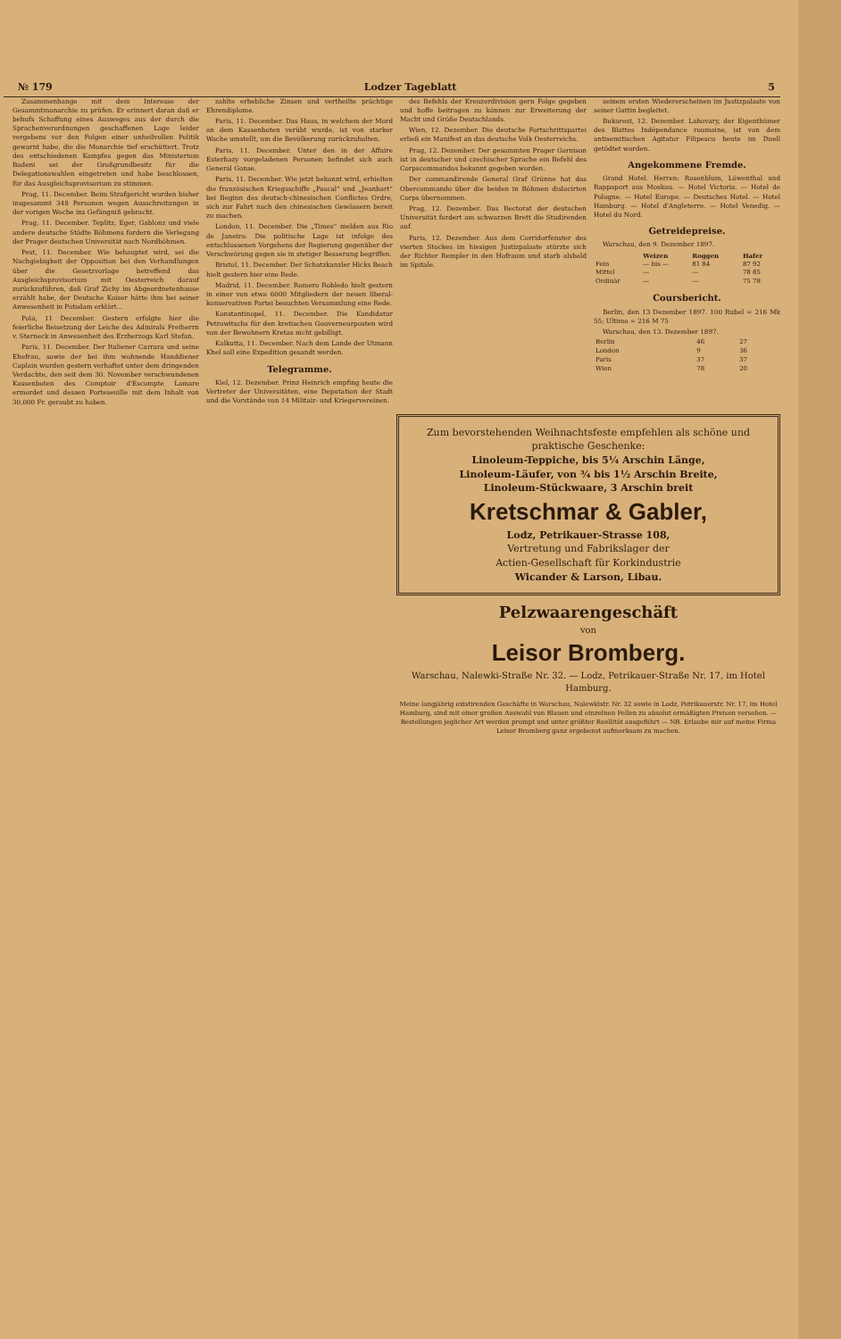№ 179 Lodzer Tageblatt 5
Zusammenhange mit dem Interesse der Gesammtmonarchie zu prüfen. Er erinnert daran daß er behufs Schaffung eines Ausweges aus der durch die Sprachenverordnungen geschaffenen Lage leider vergebens vor den Folgen einer unheilvollen Politik gewarnt habe, die die Monarchie tief erschüttert. Trotz des entschiedenen Kampfes gegen das Ministerium Badeni sei der Großgrundbesitz für die Delegationswahlen eingetreten und habe beschlossen, für das Ausgleichsprovisorium zu stimmen.
Prag, 11. December. Beim Strafgericht wurden bisher insgesammt 348 Personen wegen Ausschreitungen in der vorigen Woche ins Gefängniß gebracht.
Prag, 11. December. Teplitz, Eger, Gablonz und viele andere deutsche Städte Böhmens fordern die Verlegung der Prager deutschen Universität nach Nordböhmen.
Pest, 11. December. Wie behauptet wird, sei die Nachgiebigkeit der Opposition bei den Verhandlungen über die Gesetzvorlage betreffend das Ausgleichsprovisorium mit Oesterreich darauf zurückzuführen, daß Graf Zichy im Abgeordnetenhause erzählt habe, der Deutsche Kaiser hätte ihm bei seiner Anwesenheit in Potsdam erklärt...
Pola, 11 December. Gestern erfolgte hier die feierliche Beisetzung der Leiche des Admirals Freiherrn v. Sterneck in Anwesenheit des Erzherzogs Karl Stefan.
Paris, 11. December. Der Italiener Carrara und seine Ehefrau, sowie der bei ihm wohnende Handdiener Caplain wurden gestern verhaftet unter dem dringenden Verdachte, den seit dem 30. November verschwundenen Kassenboten des Comptoir d'Escompte Lamare ermordet und dessen Porteseuille mit dem Inhalt von 30,000 Fr. geraubt zu haben.
zahlte erhebliche Zinsen und vertheilte prächtige Ehrendiplome.
Paris, 11. December. Das Haus, in welchem der Mord an dem Kassenboten verübt wurde, ist von starker Wache umstellt, um die Bevölkerung zurückzuhalten.
Paris, 11. December. Unter den in der Affaire Esterhazy vorgeladenen Personen befindet sich auch General Gonse.
Paris, 11. December. Wie jetzt bekannt wird, erhielten die französischen Kriegsschiffe „Pascal“ und „Jeanbart“ bei Beginn des deutsch-chinesischen Conflictes Ordre, sich zur Fahrt nach den chinesischen Gewässern bereit zu machen.
London, 11. December. Die „Times“ melden aus Rio de Janeiro: Die politische Lage ist infolge des entschlossenen Vorgehens der Regierung gegenüber der Verschwörung gegen sie in stetiger Besserung begriffen.
Bristol, 11. December. Der Schatzkanzler Hicks Beach hielt gestern hier eine Rede.
Madrid, 11. December. Romero Robledo hielt gestern in einer von etwa 6000 Mitgliedern der neuen liberal-konservativen Partei besuchten Versammlung eine Rede.
Konstantinopel, 11. December. Die Kandidatur Petrowitschs für den kretischen Gouverneurposten wird von der Bewohnern Kretas nicht gebilligt.
Kalkutta, 11. December. Nach dem Lande der Utmann Khel soll eine Expedition gesandt werden.
Telegramme.
Kiel, 12. Dezember. Prinz Heinrich empfing heute die Vertreter der Universitäten, eine Deputation der Stadt und die Vorstände von 14 Militair- und Kriegervereinen.
des Befehls der Kreuzerdivision gern Folge gegeben und hoffe beitragen zu können zur Erweiterung der Macht und Größe Deutschlands.
Wien, 12. Dezember. Die deutsche Fortschrittspartei erließ ein Manifest an das deutsche Volk Oesterreichs.
Prag, 12. Dezember. Der gesammten Prager Garnison ist in deutscher und czechischer Sprache ein Befehl des Corpscommandos bekannt gegeben worden.
Der commandirende General Graf Grünne hat das Obercommando über die beiden in Böhmen dislocirten Corps übernommen.
Prag, 12. Dezember. Das Rectorat der deutschen Universität fordert am schwarzen Brett die Studirenden auf.
Paris, 12. Dezember. Aus dem Corridorfenster des vierten Stockes im hiesigen Justizpalaste stürzte sich der Richter Rempler in den Hofraum und starb alsbald im Spitale.
seinem ersten Wiedererscheinen im Justizpalaste von seiner Gattin begleitet.
Bukarest, 12. Dezember. Lahovary, der Eigenthümer des Blattes Indépendance roumaine, ist von dem antisemitischen Agitator Filipescu heute im Duell getödtet worden.
Angekommene Fremde.
Grand Hotel. Herren: Rosenblum, Löwenthal und Rappaport aus Moskau. — Hotel Victoria. — Hotel de Pologne. — Hotel Europe. — Deutsches Hotel. — Hotel Hamburg. — Hotel d'Angleterre. — Hotel Venedig. — Hotel du Nord.
Getreidepreise.
Warschau, den 9. Dezember 1897.
| | Weizen | Roggen | Hafer |
| --- | --- | --- | --- |
| Fein | — bis — | 81 84 | 87 92 |
| Mittel | — | — | 78 85 |
| Ordinär | — | — | 75 78 |
Coursbericht.
Berlin, den 13 Dezember 1897. 100 Rubel = 216 Mk 55; Ultimo = 216 M 75
Warschau, den 13. Dezember 1897.
| Berlin | 46 | 27 |
| London | 9 | 36 |
| Paris | 37 | 37 |
| Wien | 78 | 20 |
Zum bevorstehenden Weihnachtsfeste empfehlen als schöne und praktische Geschenke:
Linoleum-Teppiche, bis 5¼ Arschin Länge,
Linoleum-Läufer, von ¾ bis 1½ Arschin Breite,
Linoleum-Stückwaare, 3 Arschin breit
Kretschmar & Gabler,
Lodz, Petrikauer-Strasse 108,
Vertretung und Fabrikslager der
Actien-Gesellschaft für Korkindustrie
Wicander & Larson, Libau.
Pelzwaarengeschäft
von
Leisor Bromberg.
Warschau, Nalewki-Straße Nr. 32. — Lodz, Petrikauer-Straße Nr. 17, im Hotel Hamburg.
Meine langjährig existirenden Geschäfte in Warschau, Nalewkistr. Nr. 32 sowie in Lodz, Petrikauerstr. Nr. 17, im Hotel Hamburg, sind mit einer großen Auswahl von Blauen und einzelnen Fellen zu absolut ermäßigten Preisen versehen. — Bestellungen jeglicher Art werden prompt und unter größter Reellität ausgeführt — NB. Erlaube mir auf meine Firma Leisor Bromberg ganz ergebenst aufmerksam zu machen.